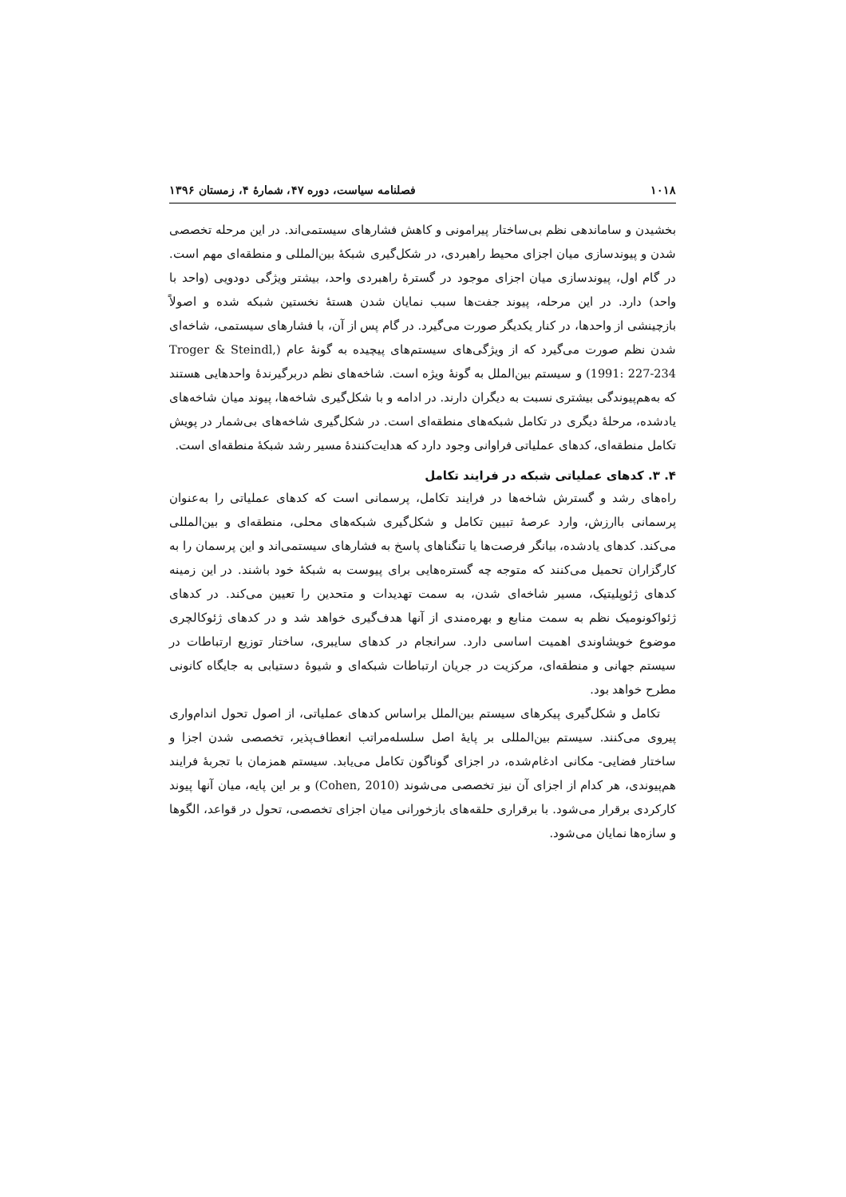۱۰۱۸ فصلنامه سیاست، دوره ۴۷، شمارۀ ۴، زمستان ۱۳۹۶
بخشیدن و ساماندهی نظم بی‌ساختار پیرامونی و کاهش فشارهای سیستمی‌اند. در این مرحله تخصصی شدن و پیوندسازی میان اجزای محیط راهبردی، در شکل‌گیری شبکۀ بین‌المللی و منطقه‌ای مهم است. در گام اول، پیوندسازی میان اجزای موجود در گسترۀ راهبردی واحد، بیشتر ویژگی دودویی (واحد با واحد) دارد. در این مرحله، پیوند جفت‌ها سبب نمایان شدن هستۀ نخستین شبکه شده و اصولاً بازچینشی از واحدها، در کنار یکدیگر صورت می‌گیرد. در گام پس از آن، با فشارهای سیستمی، شاخه‌ای شدن نظم صورت می‌گیرد که از ویژگی‌های سیستم‌های پیچیده به گونۀ عام (Troger & Steindl, 1991: 227-234) و سیستم بین‌الملل به گونۀ ویژه است. شاخه‌های نظم دربرگیرندۀ واحدهایی هستند که به‌هم‌پیوندگی بیشتری نسبت به دیگران دارند. در ادامه و با شکل‌گیری شاخه‌ها، پیوند میان شاخه‌های یادشده، مرحلۀ دیگری در تکامل شبکه‌های منطقه‌ای است. در شکل‌گیری شاخه‌های بی‌شمار در پویش تکامل منطقه‌ای، کدهای عملیاتی فراوانی وجود دارد که هدایت‌کنندۀ مسیر رشد شبکۀ منطقه‌ای است.
۴. ۳. کدهای عملیاتی شبکه در فرایند تکامل
راه‌های رشد و گسترش شاخه‌ها در فرایند تکامل، پرسمانی است که کدهای عملیاتی را به‌عنوان پرسمانی باارزش، وارد عرصۀ تبیین تکامل و شکل‌گیری شبکه‌های محلی، منطقه‌ای و بین‌المللی می‌کند. کدهای یادشده، بیانگر فرصت‌ها یا تنگناهای پاسخ به فشارهای سیستمی‌اند و این پرسمان را به کارگزاران تحمیل می‌کنند که متوجه چه گستره‌هایی برای پیوست به شبکۀ خود باشند. در این زمینه کدهای ژئوپلیتیک، مسیر شاخه‌ای شدن، به سمت تهدیدات و متحدین را تعیین می‌کند. در کدهای ژئواکونومیک نظم به سمت منابع و بهره‌مندی از آنها هدف‌گیری خواهد شد و در کدهای ژئوکالچری موضوع خویشاوندی اهمیت اساسی دارد. سرانجام در کدهای سایبری، ساختار توزیع ارتباطات در سیستم جهانی و منطقه‌ای، مرکزیت در جریان ارتباطات شبکه‌ای و شیوۀ دستیابی به جایگاه کانونی مطرح خواهد بود.
تکامل و شکل‌گیری پیکرهای سیستم بین‌الملل براساس کدهای عملیاتی، از اصول تحول اندام‌واری پیروی می‌کنند. سیستم بین‌المللی بر پایۀ اصل سلسله‌مراتب انعطاف‌پذیر، تخصصی شدن اجزا و ساختار فضایی- مکانی ادغام‌شده، در اجزای گوناگون تکامل می‌یابد. سیستم همزمان با تجربۀ فرایند هم‌پیوندی، هر کدام از اجزای آن نیز تخصصی می‌شوند (Cohen, 2010) و بر این پایه، میان آنها پیوند کارکردی برقرار می‌شود. با برقراری حلقه‌های بازخورانی میان اجزای تخصصی، تحول در قواعد، الگوها و سازه‌ها نمایان می‌شود.